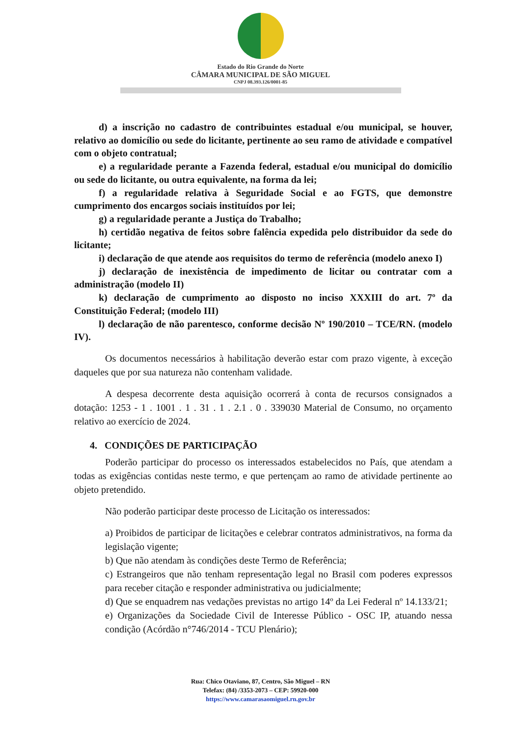Estado do Rio Grande do Norte
CÂMARA MUNICIPAL DE SÃO MIGUEL
CNPJ 08.393.126/0001-85
d) a inscrição no cadastro de contribuintes estadual e/ou municipal, se houver, relativo ao domicílio ou sede do licitante, pertinente ao seu ramo de atividade e compatível com o objeto contratual;
e) a regularidade perante a Fazenda federal, estadual e/ou municipal do domicílio ou sede do licitante, ou outra equivalente, na forma da lei;
f) a regularidade relativa à Seguridade Social e ao FGTS, que demonstre cumprimento dos encargos sociais instituídos por lei;
g) a regularidade perante a Justiça do Trabalho;
h) certidão negativa de feitos sobre falência expedida pelo distribuidor da sede do licitante;
i) declaração de que atende aos requisitos do termo de referência (modelo anexo I)
j) declaração de inexistência de impedimento de licitar ou contratar com a administração (modelo II)
k) declaração de cumprimento ao disposto no inciso XXXIII do art. 7º da Constituição Federal; (modelo III)
l) declaração de não parentesco, conforme decisão Nº 190/2010 – TCE/RN. (modelo IV).
Os documentos necessários à habilitação deverão estar com prazo vigente, à exceção daqueles que por sua natureza não contenham validade.
A despesa decorrente desta aquisição ocorrerá à conta de recursos consignados a dotação: 1253 - 1 . 1001 . 1 . 31 . 1 . 2.1 . 0 . 339030 Material de Consumo, no orçamento relativo ao exercício de 2024.
4. CONDIÇÕES DE PARTICIPAÇÃO
Poderão participar do processo os interessados estabelecidos no País, que atendam a todas as exigências contidas neste termo, e que pertençam ao ramo de atividade pertinente ao objeto pretendido.
Não poderão participar deste processo de Licitação os interessados:
a) Proibidos de participar de licitações e celebrar contratos administrativos, na forma da legislação vigente;
b) Que não atendam às condições deste Termo de Referência;
c) Estrangeiros que não tenham representação legal no Brasil com poderes expressos para receber citação e responder administrativa ou judicialmente;
d) Que se enquadrem nas vedações previstas no artigo 14º da Lei Federal nº 14.133/21;
e) Organizações da Sociedade Civil de Interesse Público - OSC IP, atuando nessa condição (Acórdão n°746/2014 - TCU Plenário);
Rua: Chico Otaviano, 87, Centro, São Miguel – RN
Telefax: (84) /3353-2073 – CEP: 59920-000
https://www.camarasaomiguel.rn.gov.br